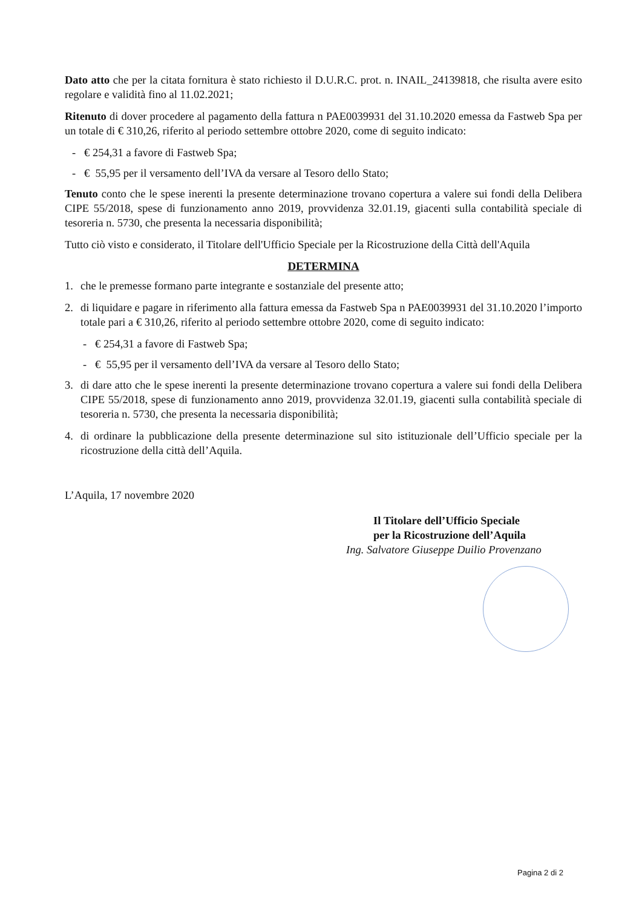Dato atto che per la citata fornitura è stato richiesto il D.U.R.C. prot. n. INAIL_24139818, che risulta avere esito regolare e validità fino al 11.02.2021;
Ritenuto di dover procedere al pagamento della fattura n PAE0039931 del 31.10.2020 emessa da Fastweb Spa per un totale di € 310,26, riferito al periodo settembre ottobre 2020, come di seguito indicato:
- € 254,31 a favore di Fastweb Spa;
- € 55,95 per il versamento dell’IVA da versare al Tesoro dello Stato;
Tenuto conto che le spese inerenti la presente determinazione trovano copertura a valere sui fondi della Delibera CIPE 55/2018, spese di funzionamento anno 2019, provvidenza 32.01.19, giacenti sulla contabilità speciale di tesoreria n. 5730, che presenta la necessaria disponibilità;
Tutto ciò visto e considerato, il Titolare dell'Ufficio Speciale per la Ricostruzione della Città dell'Aquila
DETERMINA
1. che le premesse formano parte integrante e sostanziale del presente atto;
2. di liquidare e pagare in riferimento alla fattura emessa da Fastweb Spa n PAE0039931 del 31.10.2020 l’importo totale pari a € 310,26, riferito al periodo settembre ottobre 2020, come di seguito indicato:
- € 254,31 a favore di Fastweb Spa;
- € 55,95 per il versamento dell’IVA da versare al Tesoro dello Stato;
3. di dare atto che le spese inerenti la presente determinazione trovano copertura a valere sui fondi della Delibera CIPE 55/2018, spese di funzionamento anno 2019, provvidenza 32.01.19, giacenti sulla contabilità speciale di tesoreria n. 5730, che presenta la necessaria disponibilità;
4. di ordinare la pubblicazione della presente determinazione sul sito istituzionale dell’Ufficio speciale per la ricostruzione della città dell’Aquila.
L’Aquila, 17 novembre 2020
Il Titolare dell’Ufficio Speciale
per la Ricostruzione dell’Aquila
Ing. Salvatore Giuseppe Duilio Provenzano
Pagina 2 di 2